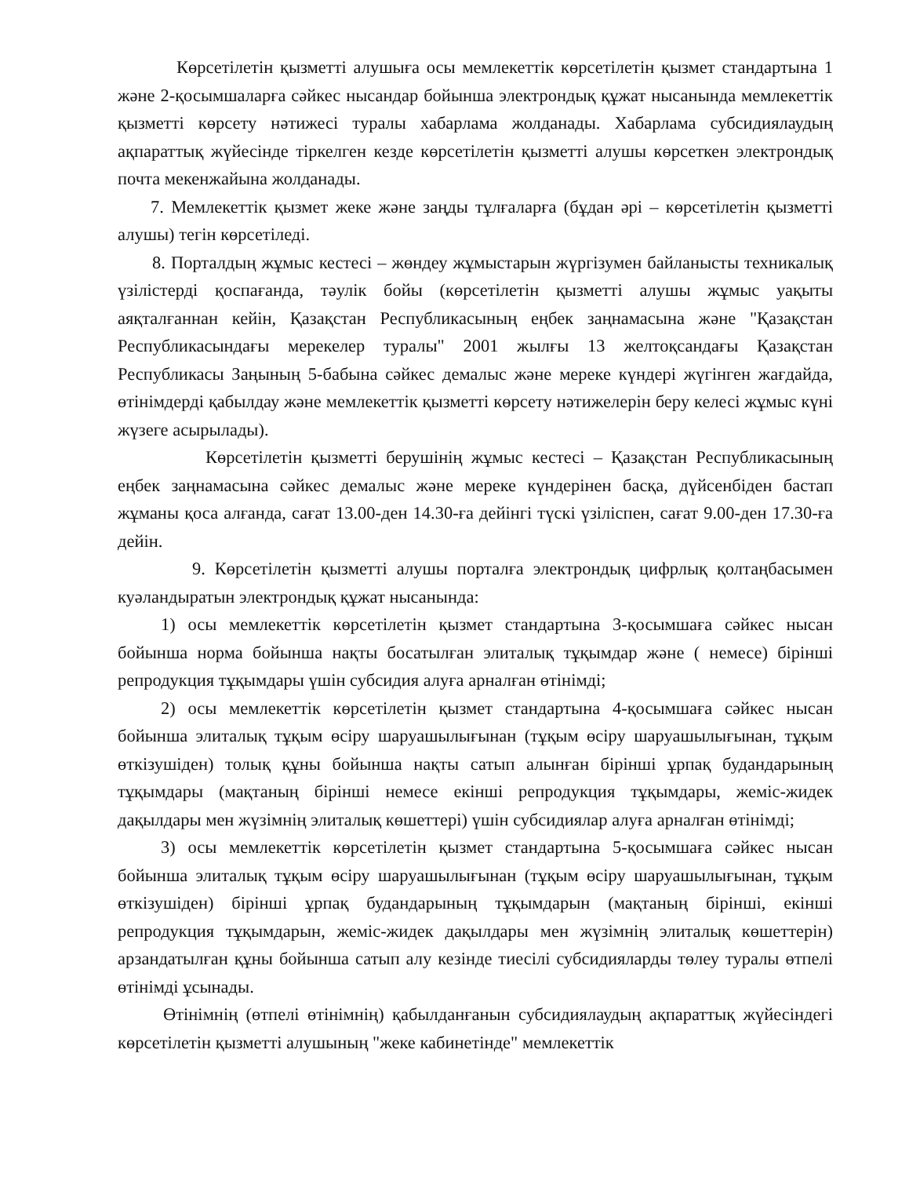Көрсетілетін қызметті алушыға осы мемлекеттік көрсетілетін қызмет стандартына 1 және 2-қосымшаларға сәйкес нысандар бойынша электрондық құжат нысанында мемлекеттік қызметті көрсету нәтижесі туралы хабарлама жолданады. Хабарлама субсидиялаудың ақпараттық жүйесінде тіркелген кезде көрсетілетін қызметті алушы көрсеткен электрондық почта мекенжайына жолданады.
7. Мемлекеттік қызмет жеке және заңды тұлғаларға (бұдан әрі – көрсетілетін қызметті алушы) тегін көрсетіледі.
8. Порталдың жұмыс кестесі – жөндеу жұмыстарын жүргізумен байланысты техникалық үзілістерді қоспағанда, тәулік бойы (көрсетілетін қызметті алушы жұмыс уақыты аяқталғаннан кейін, Қазақстан Республикасының еңбек заңнамасына және "Қазақстан Республикасындағы мерекелер туралы" 2001 жылғы 13 желтоқсандағы Қазақстан Республикасы Заңының 5-бабына сәйкес демалыс және мереке күндері жүгінген жағдайда, өтінімдерді қабылдау және мемлекеттік қызметті көрсету нәтижелерін беру келесі жұмыс күні жүзеге асырылады).
Көрсетілетін қызметті берушінің жұмыс кестесі – Қазақстан Республикасының еңбек заңнамасына сәйкес демалыс және мереке күндерінен басқа, дүйсенбіден бастап жұманы қоса алғанда, сағат 13.00-ден 14.30-ға дейінгі түскі үзіліспен, сағат 9.00-ден 17.30-ға дейін.
9. Көрсетілетін қызметті алушы порталға электрондық цифрлық қолтаңбасымен куәландыратын электрондық құжат нысанында:
1) осы мемлекеттік көрсетілетін қызмет стандартына 3-қосымшаға сәйкес нысан бойынша норма бойынша нақты босатылған элиталық тұқымдар және ( немесе) бірінші репродукция тұқымдары үшін субсидия алуға арналған өтінімді;
2) осы мемлекеттік көрсетілетін қызмет стандартына 4-қосымшаға сәйкес нысан бойынша элиталық тұқым өсіру шаруашылығынан (тұқым өсіру шаруашылығынан, тұқым өткізушіден) толық құны бойынша нақты сатып алынған бірінші ұрпақ будандарының тұқымдары (мақтаның бірінші немесе екінші репродукция тұқымдары, жеміс-жидек дақылдары мен жүзімнің элиталық көшеттері) үшін субсидиялар алуға арналған өтінімді;
3) осы мемлекеттік көрсетілетін қызмет стандартына 5-қосымшаға сәйкес нысан бойынша элиталық тұқым өсіру шаруашылығынан (тұқым өсіру шаруашылығынан, тұқым өткізушіден) бірінші ұрпақ будандарының тұқымдарын (мақтаның бірінші, екінші репродукция тұқымдарын, жеміс-жидек дақылдары мен жүзімнің элиталық көшеттерін) арзандатылған құны бойынша сатып алу кезінде тиесілі субсидияларды төлеу туралы өтпелі өтінімді ұсынады.
Өтінімнің (өтпелі өтінімнің) қабылданғанын субсидиялаудың ақпараттық жүйесіндегі көрсетілетін қызметті алушының "жеке кабинетінде" мемлекеттік